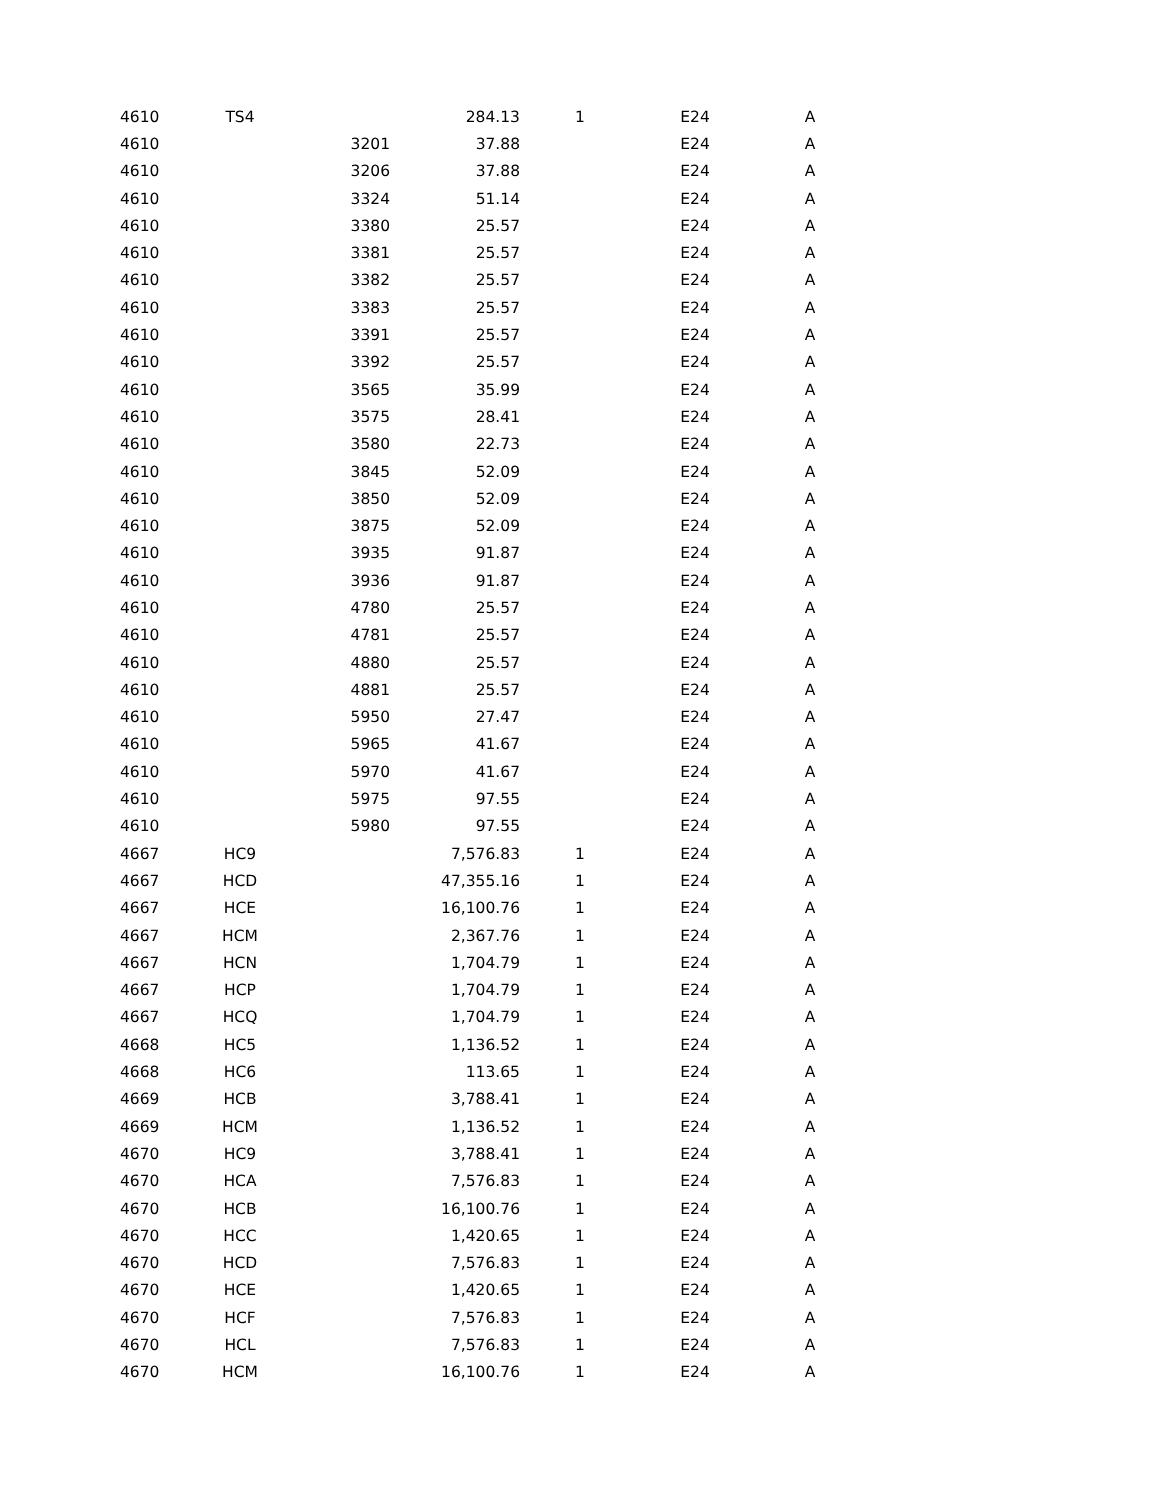| 4610 | TS4 | | 284.13 | 1 | E24 | A |
| 4610 | | 3201 | 37.88 | | E24 | A |
| 4610 | | 3206 | 37.88 | | E24 | A |
| 4610 | | 3324 | 51.14 | | E24 | A |
| 4610 | | 3380 | 25.57 | | E24 | A |
| 4610 | | 3381 | 25.57 | | E24 | A |
| 4610 | | 3382 | 25.57 | | E24 | A |
| 4610 | | 3383 | 25.57 | | E24 | A |
| 4610 | | 3391 | 25.57 | | E24 | A |
| 4610 | | 3392 | 25.57 | | E24 | A |
| 4610 | | 3565 | 35.99 | | E24 | A |
| 4610 | | 3575 | 28.41 | | E24 | A |
| 4610 | | 3580 | 22.73 | | E24 | A |
| 4610 | | 3845 | 52.09 | | E24 | A |
| 4610 | | 3850 | 52.09 | | E24 | A |
| 4610 | | 3875 | 52.09 | | E24 | A |
| 4610 | | 3935 | 91.87 | | E24 | A |
| 4610 | | 3936 | 91.87 | | E24 | A |
| 4610 | | 4780 | 25.57 | | E24 | A |
| 4610 | | 4781 | 25.57 | | E24 | A |
| 4610 | | 4880 | 25.57 | | E24 | A |
| 4610 | | 4881 | 25.57 | | E24 | A |
| 4610 | | 5950 | 27.47 | | E24 | A |
| 4610 | | 5965 | 41.67 | | E24 | A |
| 4610 | | 5970 | 41.67 | | E24 | A |
| 4610 | | 5975 | 97.55 | | E24 | A |
| 4610 | | 5980 | 97.55 | | E24 | A |
| 4667 | HC9 | | 7,576.83 | 1 | E24 | A |
| 4667 | HCD | | 47,355.16 | 1 | E24 | A |
| 4667 | HCE | | 16,100.76 | 1 | E24 | A |
| 4667 | HCM | | 2,367.76 | 1 | E24 | A |
| 4667 | HCN | | 1,704.79 | 1 | E24 | A |
| 4667 | HCP | | 1,704.79 | 1 | E24 | A |
| 4667 | HCQ | | 1,704.79 | 1 | E24 | A |
| 4668 | HC5 | | 1,136.52 | 1 | E24 | A |
| 4668 | HC6 | | 113.65 | 1 | E24 | A |
| 4669 | HCB | | 3,788.41 | 1 | E24 | A |
| 4669 | HCM | | 1,136.52 | 1 | E24 | A |
| 4670 | HC9 | | 3,788.41 | 1 | E24 | A |
| 4670 | HCA | | 7,576.83 | 1 | E24 | A |
| 4670 | HCB | | 16,100.76 | 1 | E24 | A |
| 4670 | HCC | | 1,420.65 | 1 | E24 | A |
| 4670 | HCD | | 7,576.83 | 1 | E24 | A |
| 4670 | HCE | | 1,420.65 | 1 | E24 | A |
| 4670 | HCF | | 7,576.83 | 1 | E24 | A |
| 4670 | HCL | | 7,576.83 | 1 | E24 | A |
| 4670 | HCM | | 16,100.76 | 1 | E24 | A |